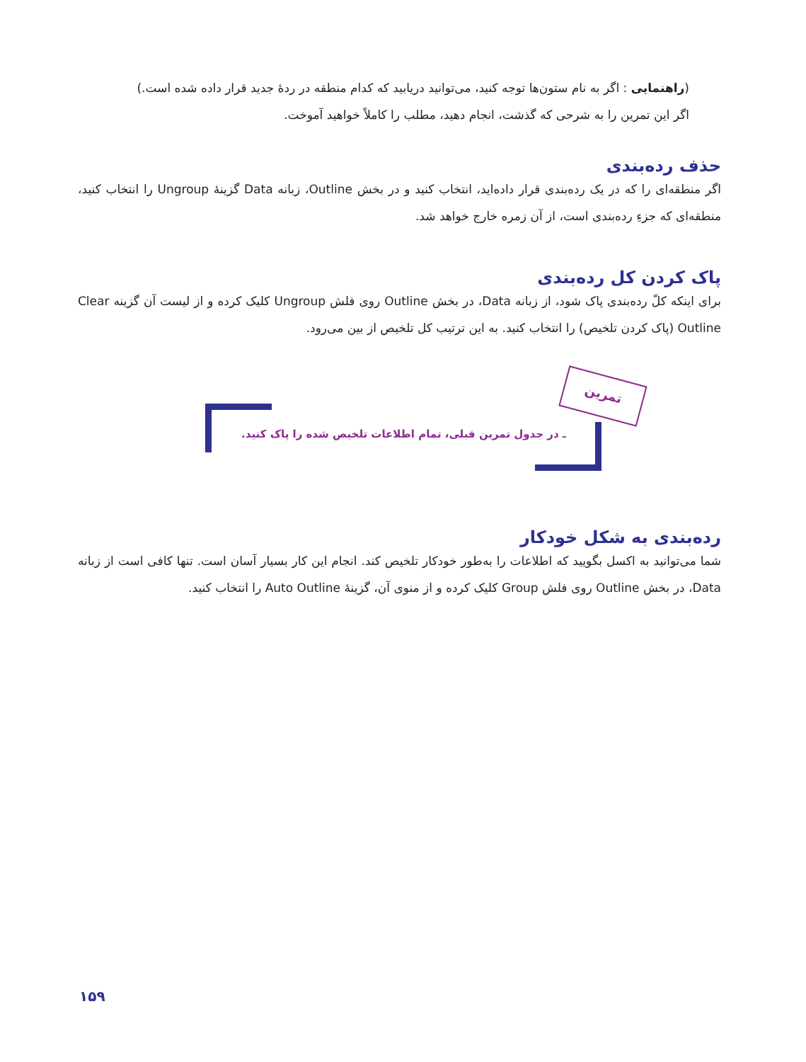(راهنمایی : اگر به نام ستون‌ها توجه کنید، می‌توانید دریابید که کدام منطقه در ردهٔ جدید قرار داده شده است.)
اگر این تمرین را به شرحی که گذشت، انجام دهید، مطلب را کاملاً خواهید آموخت.
حذف رده‌بندی
اگر منطقه‌ای را که در یک رده‌بندی قرار داده‌اید، انتخاب کنید و در بخش Outline، زبانه Data گزینهٔ Ungroup را انتخاب کنید، منطقه‌ای که جزءِ رده‌بندی است، از آن زمره خارج خواهد شد.
پاک کردن کل رده‌بندی
برای اینکه کلّ رده‌بندی پاک شود، از زبانه Data، در بخش Outline روی فلش Ungroup کلیک کرده و از لیست آن گزینه Clear Outline (پاک کردن تلخیص) را انتخاب کنید. به این ترتیب کل تلخیص از بین می‌رود.
تمرین
ـ در جدول تمرین قبلی، تمام اطلاعات تلخیص شده را پاک کنید.
رده‌بندی به شکل خودکار
شما می‌توانید به اکسل بگویید که اطلاعات را به‌طور خودکار تلخیص کند. انجام این کار بسیار آسان است. تنها کافی است از زبانه Data، در بخش Outline روی فلش Group کلیک کرده و از منوی آن، گزینهٔ Auto Outline را انتخاب کنید.
۱۵۹